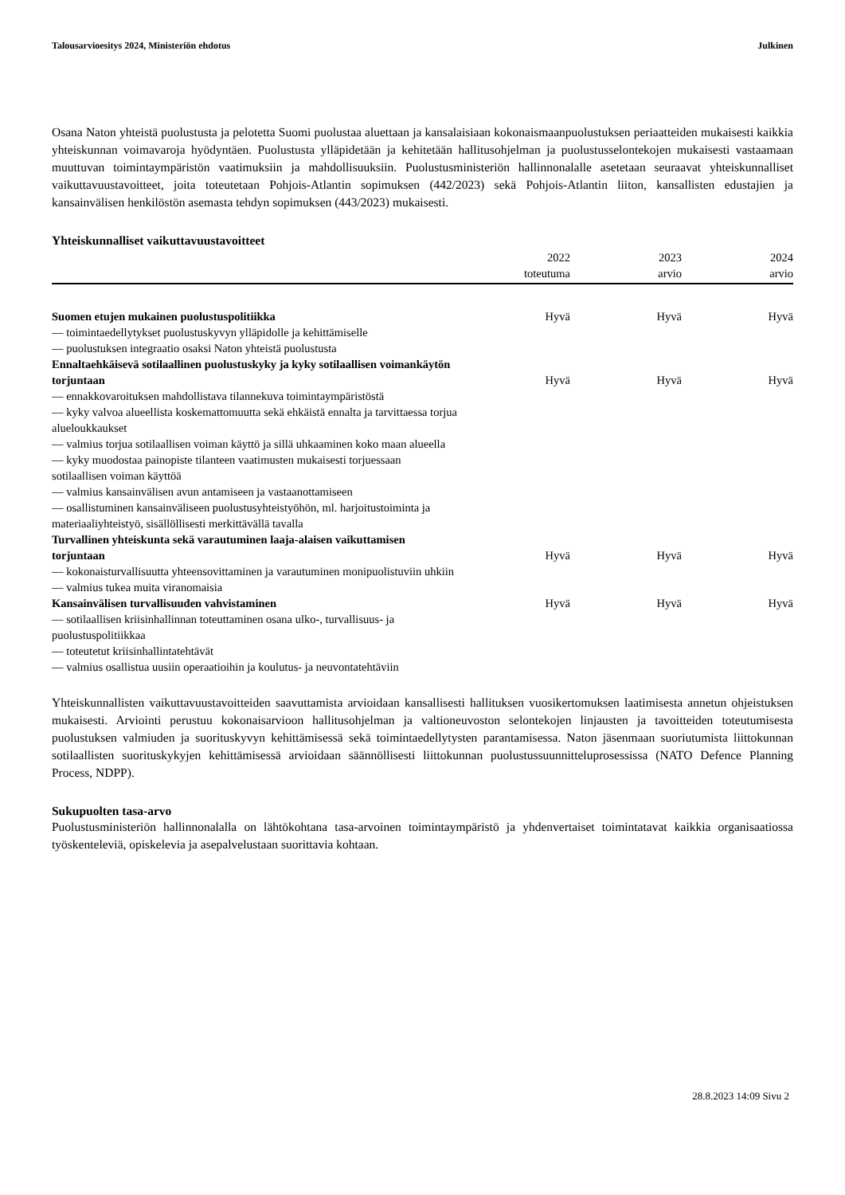Talousarvioesitys 2024, Ministeriön ehdotus Julkinen
Osana Naton yhteistä puolustusta ja pelotetta Suomi puolustaa aluettaan ja kansalaisiaan kokonaismaanpuolustuksen periaatteiden mukaisesti kaikkia yhteiskunnan voimavaroja hyödyntäen. Puolustusta ylläpidetään ja kehitetään hallitusohjelman ja puolustusselontekojen mukaisesti vastaamaan muuttuvan toimintaympäristön vaatimuksiin ja mahdollisuuksiin. Puolustusministeriön hallinnonalalle asetetaan seuraavat yhteiskunnalliset vaikuttavuustavoitteet, joita toteutetaan Pohjois-Atlantin sopimuksen (442/2023) sekä Pohjois-Atlantin liiton, kansallisten edustajien ja kansainvälisen henkilöstön asemasta tehdyn sopimuksen (443/2023) mukaisesti.
Yhteiskunnalliset vaikuttavuustavoitteet
| | 2022 toteutuma | 2023 arvio | 2024 arvio |
| --- | --- | --- | --- |
| Suomen etujen mukainen puolustuspolitiikka | Hyvä | Hyvä | Hyvä |
| — toimintaedellytykset puolustuskyvyn ylläpidolle ja kehittämiselle | | | |
| — puolustuksen integraatio osaksi Naton yhteistä puolustusta | | | |
| Ennaltaehkäisevä sotilaallinen puolustuskyky ja kyky sotilaallisen voimankäytön torjuntaan | Hyvä | Hyvä | Hyvä |
| — ennakkovaroituksen mahdollistava tilannekuva toimintaympäristöstä | | | |
| — kyky valvoa alueellista koskemattomuutta sekä ehkäistä ennalta ja tarvittaessa torjua alueloukkaukset | | | |
| — valmius torjua sotilaallisen voiman käyttö ja sillä uhkaaminen koko maan alueella | | | |
| — kyky muodostaa painopiste tilanteen vaatimusten mukaisesti torjuessaan sotilaallisen voiman käyttöä | | | |
| — valmius kansainvälisen avun antamiseen ja vastaanottamiseen | | | |
| — osallistuminen kansainväliseen puolustusyhteistyöhön, ml. harjoitustoiminta ja materiaaliyhteistyö, sisällöllisesti merkittävällä tavalla | | | |
| Turvallinen yhteiskunta sekä varautuminen laaja-alaisen vaikuttamisen torjuntaan | Hyvä | Hyvä | Hyvä |
| — kokonaisturvallisuutta yhteensovittaminen ja varautuminen monipuolistuviin uhkiin | | | |
| — valmius tukea muita viranomaisia | | | |
| Kansainvälisen turvallisuuden vahvistaminen | Hyvä | Hyvä | Hyvä |
| — sotilaallisen kriisinhallinnan toteuttaminen osana ulko-, turvallisuus- ja puolustuspolitiikkaa | | | |
| — toteutetut kriisinhallintatehtävät | | | |
| — valmius osallistua uusiin operaatioihin ja koulutus- ja neuvontatehtäviin | | | |
Yhteiskunnallisten vaikuttavuustavoitteiden saavuttamista arvioidaan kansallisesti hallituksen vuosikertomuksen laatimisesta annetun ohjeistuksen mukaisesti. Arviointi perustuu kokonaisarvioon hallitusohjelman ja valtioneuvoston selontekojen linjausten ja tavoitteiden toteutumisesta puolustuksen valmiuden ja suorituskyvyn kehittämisessä sekä toimintaedellytysten parantamisessa. Naton jäsenmaan suoriutumista liittokunnan sotilaallisten suorituskykyjen kehittämisessä arvioidaan säännöllisesti liittokunnan puolustussuunnitteluprosessissa (NATO Defence Planning Process, NDPP).
Sukupuolten tasa-arvo
Puolustusministeriön hallinnonalalla on lähtökohtana tasa-arvoinen toimintaympäristö ja yhdenvertaiset toimintatavat kaikkia organisaatiossa työskenteleviä, opiskelevia ja asepalvelustaan suorittavia kohtaan.
28.8.2023 14:09 Sivu 2